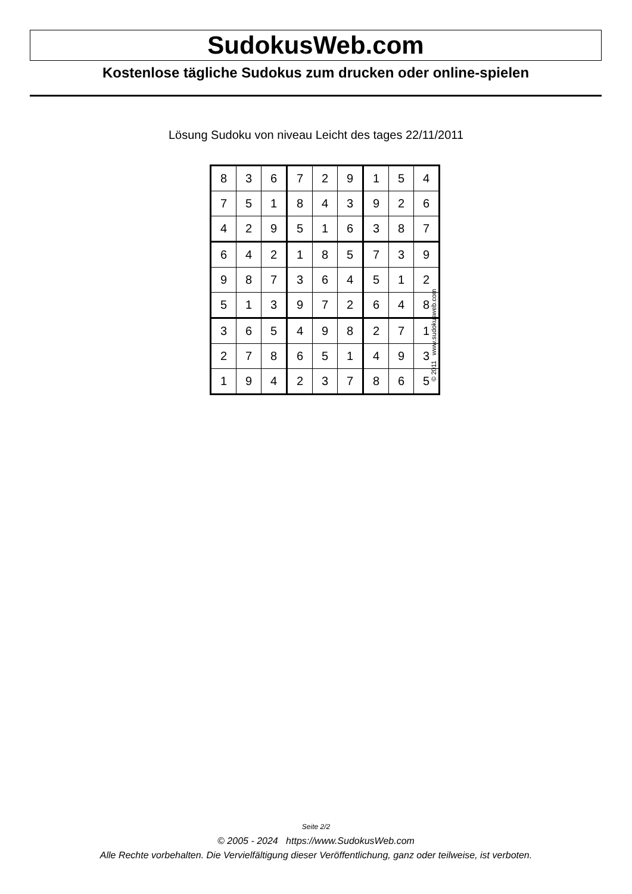SudokusWeb.com
Kostenlose tägliche Sudokus zum drucken oder online-spielen
Lösung Sudoku von niveau Leicht des tages 22/11/2011
| 8 | 3 | 6 | 7 | 2 | 9 | 1 | 5 | 4 |
| 7 | 5 | 1 | 8 | 4 | 3 | 9 | 2 | 6 |
| 4 | 2 | 9 | 5 | 1 | 6 | 3 | 8 | 7 |
| 6 | 4 | 2 | 1 | 8 | 5 | 7 | 3 | 9 |
| 9 | 8 | 7 | 3 | 6 | 4 | 5 | 1 | 2 |
| 5 | 1 | 3 | 9 | 7 | 2 | 6 | 4 | 8 |
| 3 | 6 | 5 | 4 | 9 | 8 | 2 | 7 | 1 |
| 2 | 7 | 8 | 6 | 5 | 1 | 4 | 9 | 3 |
| 1 | 9 | 4 | 2 | 3 | 7 | 8 | 6 | 5 |
© 2011 www.sudokusweb.com
Seite 2/2
© 2005 - 2024 https://www.SudokusWeb.com
Alle Rechte vorbehalten. Die Vervielfältigung dieser Veröffentlichung, ganz oder teilweise, ist verboten.